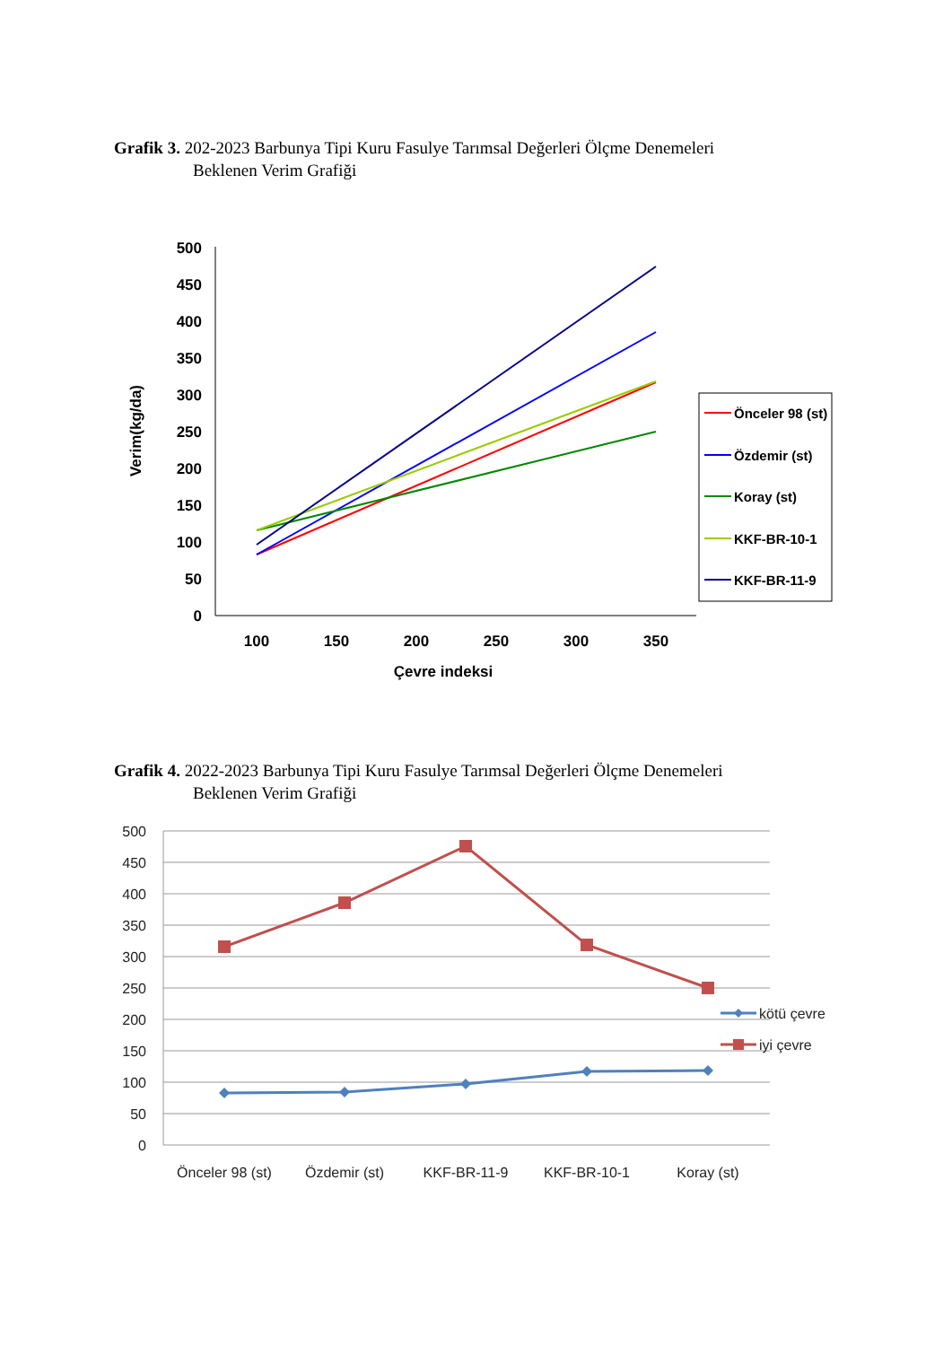Grafik 3. 202-2023 Barbunya Tipi Kuru Fasulye Tarımsal Değerleri Ölçme Denemeleri
Beklenen Verim Grafiği
500
450
400
350
300
250
200
150
100
50
0
100
150
200
250
300
350
Çevre indeksi
Verim(kg/da)
Önceler 98 (st)
Özdemir (st)
Koray (st)
KKF-BR-10-1
KKF-BR-11-9
Grafik 4. 2022-2023 Barbunya Tipi Kuru Fasulye Tarımsal Değerleri Ölçme Denemeleri
Beklenen Verim Grafiği
500
450
400
350
300
250
200
150
100
50
0
Önceler 98 (st)
Özdemir (st)
KKF-BR-11-9
KKF-BR-10-1
Koray (st)
kötü çevre
iyi çevre